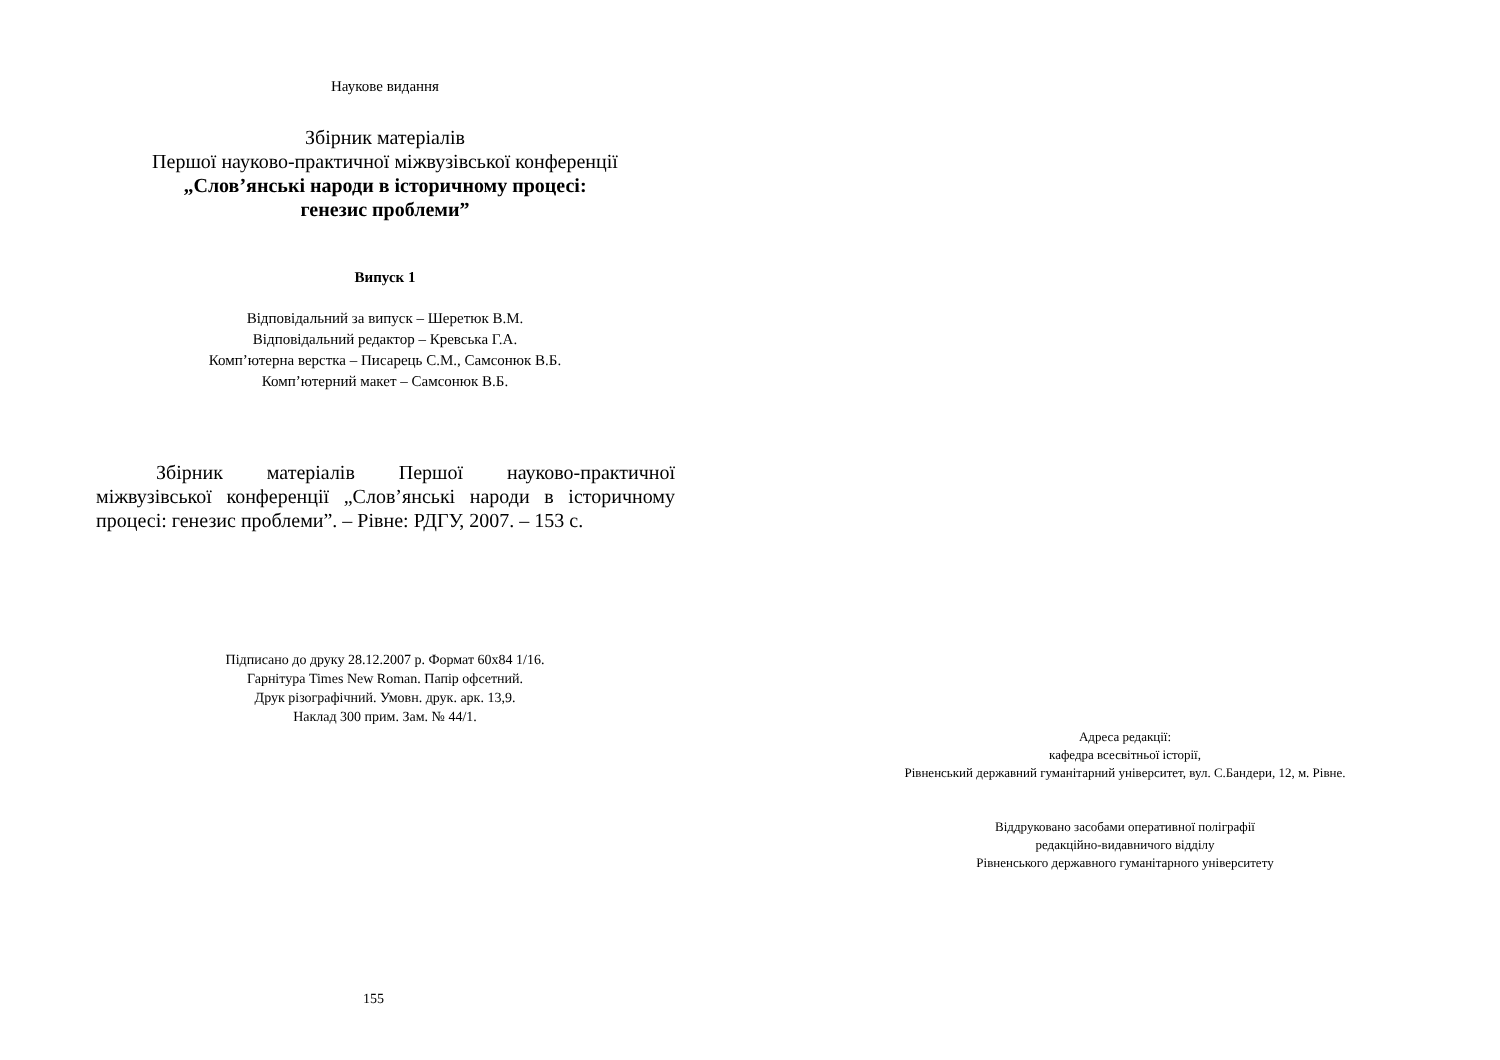Наукове видання
Збірник матеріалів
Першої науково-практичної міжвузівської конференції
„Слов’янські народи в історичному процесі:
генезис проблеми”
Випуск 1
Відповідальний за випуск – Шеретюк В.М.
Відповідальний редактор – Кревська Г.А.
Комп’ютерна верстка – Писарець С.М., Самсонюк В.Б.
Комп’ютерний макет – Самсонюк В.Б.
Збірник матеріалів Першої науково-практичної міжвузівської конференції „Слов’янські народи в історичному процесі: генезис проблеми”. – Рівне: РДГУ, 2007. – 153 с.
Підписано до друку 28.12.2007 р. Формат 60х84 1/16.
Гарнітура Times New Roman. Папір офсетний.
Друк різографічний. Умовн. друк. арк. 13,9.
Наклад 300 прим. Зам. № 44/1.
155
Адреса редакції:
кафедра всесвітньої історії,
Рівненський державний гуманітарний університет, вул. С.Бандери, 12, м. Рівне.
Віддруковано засобами оперативної поліграфії
редакційно-видавничого відділу
Рівненського державного гуманітарного університету